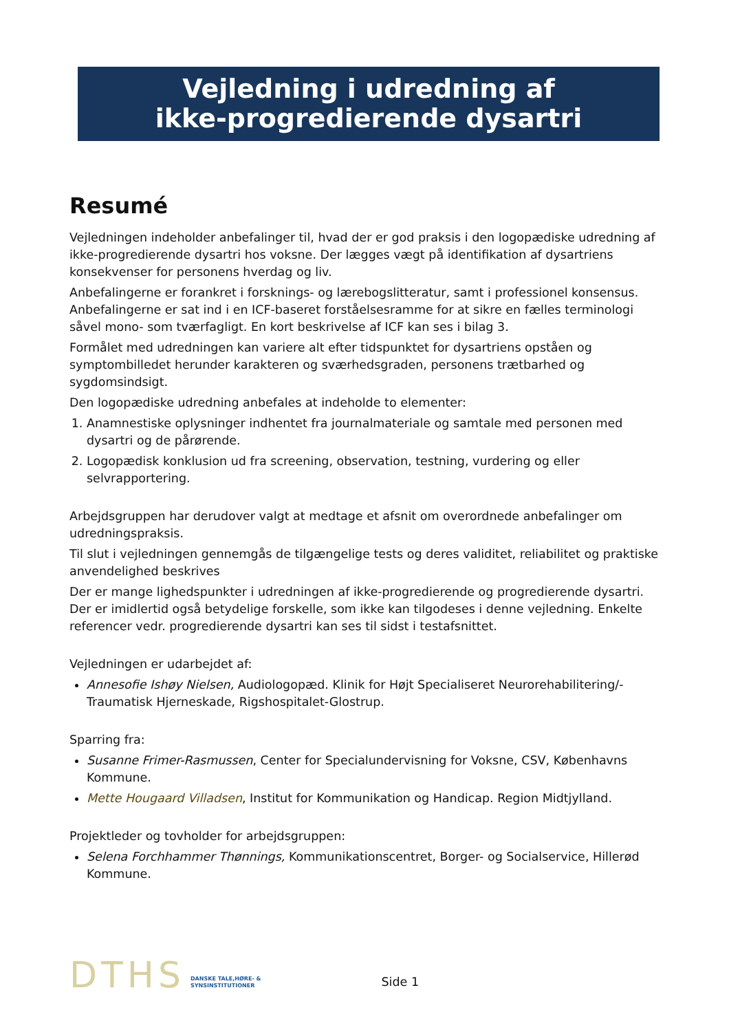Vejledning i udredning af
ikke-progredierende dysartri
Resumé
Vejledningen indeholder anbefalinger til, hvad der er god praksis i den logopædiske udredning af ikke-progredierende dysartri hos voksne. Der lægges vægt på identifikation af dysartriens konsekvenser for personens hverdag og liv.
Anbefalingerne er forankret i forsknings- og lærebogslitteratur, samt i professionel konsensus. Anbefalingerne er sat ind i en ICF-baseret forståelsesramme for at sikre en fælles terminologi såvel mono- som tværfagligt. En kort beskrivelse af ICF kan ses i bilag 3.
Formålet med udredningen kan variere alt efter tidspunktet for dysartriens opståen og symptombilledet herunder karakteren og sværhedsgraden, personens trætbarhed og sygdomsindsigt.
Den logopædiske udredning anbefales at indeholde to elementer:
1. Anamnestiske oplysninger indhentet fra journalmateriale og samtale med personen med dysartri og de pårørende.
2. Logopædisk konklusion ud fra screening, observation, testning, vurdering og eller selvrapportering.
Arbejdsgruppen har derudover valgt at medtage et afsnit om overordnede anbefalinger om udredningspraksis.
Til slut i vejledningen gennemgås de tilgængelige tests og deres validitet, reliabilitet og praktiske anvendelighed beskrives
Der er mange lighedspunkter i udredningen af ikke-progredierende og progredierende dysartri. Der er imidlertid også betydelige forskelle, som ikke kan tilgodeses i denne vejledning. Enkelte referencer vedr. progredierende dysartri kan ses til sidst i testafsnittet.
Vejledningen er udarbejdet af:
Annesofie Ishøy Nielsen, Audiologopæd. Klinik for Højt Specialiseret Neurorehabilitering/-Traumatisk Hjerneskade, Rigshospitalet-Glostrup.
Sparring fra:
Susanne Frimer-Rasmussen, Center for Specialundervisning for Voksne, CSV, Københavns Kommune.
Mette Hougaard Villadsen, Institut for Kommunikation og Handicap. Region Midtjylland.
Projektleder og tovholder for arbejdsgruppen:
Selena Forchhammer Thønnings, Kommunikationscentret, Borger- og Socialservice, Hillerød Kommune.
DTHS
DANSKE TALE,HØRE- &
SYNSINSTITUTIONER
Side 1